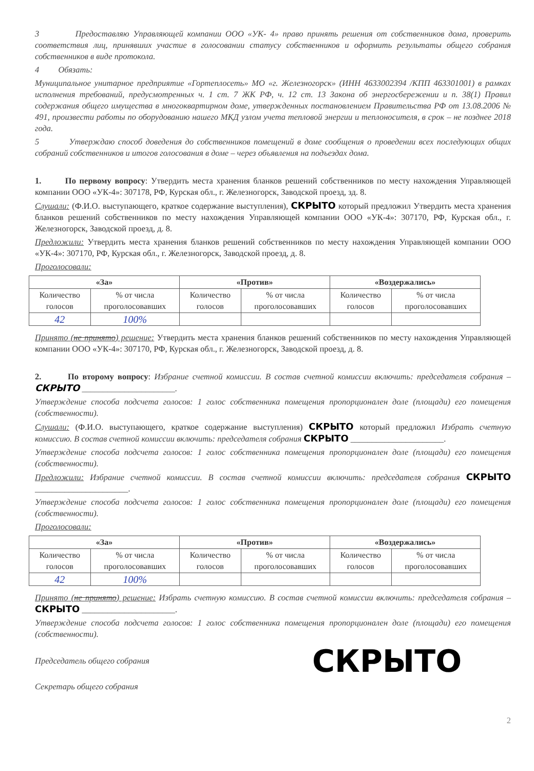3 Предоставляю Управляющей компании ООО «УК- 4» право принять решения от собственников дома, проверить соответствия лиц, принявших участие в голосовании статусу собственников и оформить результаты общего собрания собственников в виде протокола.
4 Обязать:
Муниципальное унитарное предприятие «Гортеплосеть» МО «г. Железногорск» (ИНН 4633002394 /КПП 463301001) в рамках исполнения требований, предусмотренных ч. 1 ст. 7 ЖК РФ, ч. 12 ст. 13 Закона об энергосбережении и п. 38(1) Правил содержания общего имущества в многоквартирном доме, утвержденных постановлением Правительства РФ от 13.08.2006 № 491, произвести работы по оборудованию нашего МКД узлом учета тепловой энергии и теплоносителя, в срок – не позднее 2018 года.
5 Утверждаю способ доведения до собственников помещений в доме сообщения о проведении всех последующих общих собраний собственников и итогов голосования в доме – через объявления на подъездах дома.
1. По первому вопросу: Утвердить места хранения бланков решений собственников по месту нахождения Управляющей компании ООО «УК-4»: 307178, РФ, Курская обл., г. Железногорск, Заводской проезд, зд. 8.
Слушали: (Ф.И.О. выступающего, краткое содержание выступления), СКРЫТО который предложил Утвердить места хранения бланков решений собственников по месту нахождения Управляющей компании ООО «УК-4»: 307170, РФ, Курская обл., г. Железногорск, Заводской проезд, д. 8.
Предложили: Утвердить места хранения бланков решений собственников по месту нахождения Управляющей компании ООО «УК-4»: 307170, РФ, Курская обл., г. Железногорск, Заводской проезд, д. 8.
Проголосовали:
| «За» | | «Против» | | «Воздержались» | |
| --- | --- | --- | --- | --- | --- |
| Количество голосов | % от числа проголосовавших | Количество голосов | % от числа проголосовавших | Количество голосов | % от числа проголосовавших |
| 42 | 100% | | | | |
Принято (не принято) решение: Утвердить места хранения бланков решений собственников по месту нахождения Управляющей компании ООО «УК-4»: 307170, РФ, Курская обл., г. Железногорск, Заводской проезд, д. 8.
2. По второму вопросу: Избрание счетной комиссии. В состав счетной комиссии включить: председателя собрания – СКРЫТО ______________________.
Утверждение способа подсчета голосов: 1 голос собственника помещения пропорционален доле (площади) его помещения (собственности).
Слушали: (Ф.И.О. выступающего, краткое содержание выступления) СКРЫТО который предложил Избрать счетную комиссию. В состав счетной комиссии включить: председателя собрания СКРЫТО ______________________.
Утверждение способа подсчета голосов: 1 голос собственника помещения пропорционален доле (площади) его помещения (собственности).
Предложили: Избрание счетной комиссии. В состав счетной комиссии включить: председателя собрания СКРЫТО ______________________.
Утверждение способа подсчета голосов: 1 голос собственника помещения пропорционален доле (площади) его помещения (собственности).
Проголосовали:
| «За» | | «Против» | | «Воздержались» | |
| --- | --- | --- | --- | --- | --- |
| Количество голосов | % от числа проголосовавших | Количество голосов | % от числа проголосовавших | Количество голосов | % от числа проголосовавших |
| 42 | 100% | | | | |
Принято (не принято) решение: Избрать счетную комиссию. В состав счетной комиссии включить: председателя собрания – СКРЫТО ______________________.
Утверждение способа подсчета голосов: 1 голос собственника помещения пропорционален доле (площади) его помещения (собственности).
Председатель общего собрания
Секретарь общего собрания
СКРЫТО
2